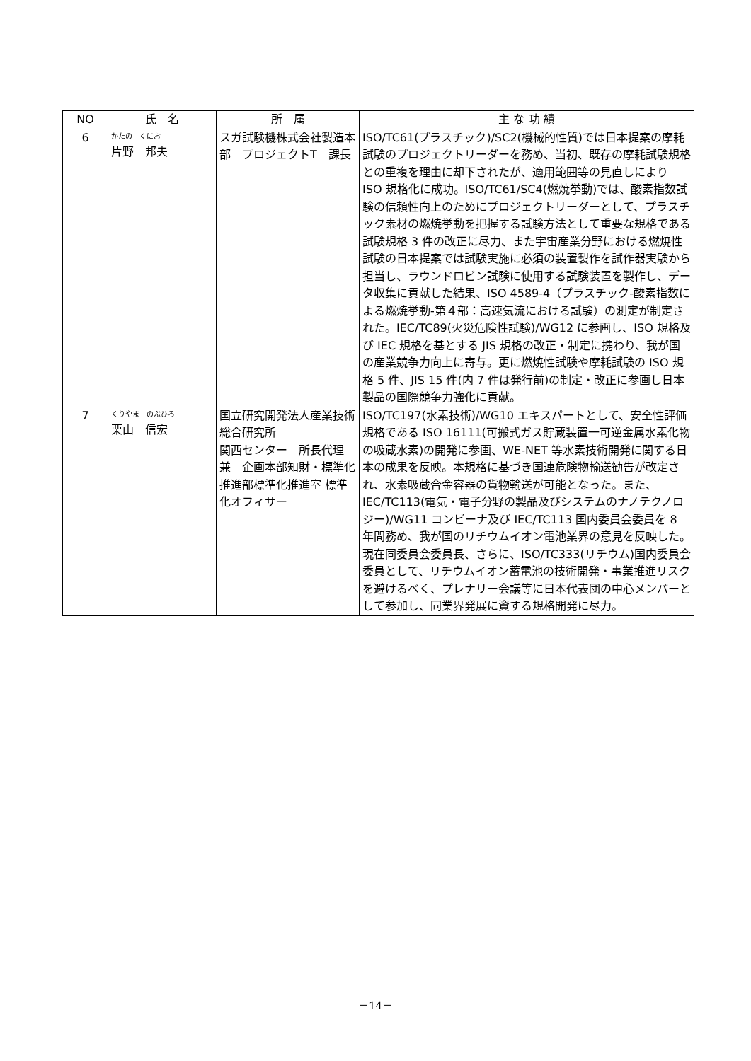| NO | 氏 名 | 所 属 | 主 な 功 績 |
| --- | --- | --- | --- |
| 6 | かたの くにお 片野 邦夫 | スガ試験機株式会社製造本部 プロジェクトT 課長 | ISO/TC61(プラスチック)/SC2(機械的性質)では日本提案の摩耗試験のプロジェクトリーダーを務め、当初、既存の摩耗試験規格との重複を理由に却下されたが、適用範囲等の見直しにより ISO 規格化に成功。ISO/TC61/SC4(燃焼挙動)では、酸素指数試験の信頼性向上のためにプロジェクトリーダーとして、プラスチック素材の燃焼挙動を把握する試験方法として重要な規格である試験規格 3 件の改正に尽力、また宇宙産業分野における燃焼性試験の日本提案では試験実施に必須の装置製作を試作器実験から担当し、ラウンドロビン試験に使用する試験装置を製作し、データ収集に貢献した結果、ISO 4589-4（プラスチック-酸素指数による燃焼挙動-第４部：高速気流における試験）の測定が制定された。IEC/TC89(火災危険性試験)/WG12 に参画し、ISO 規格及び IEC 規格を基とする JIS 規格の改正・制定に携わり、我が国の産業競争力向上に寄与。更に燃焼性試験や摩耗試験の ISO 規格 5 件、JIS 15 件(内 7 件は発行前)の制定・改正に参画し日本製品の国際競争力強化に貢献。 |
| 7 | くりやま のぶひろ 栗山 信宏 | 国立研究開発法人産業技術総合研究所 関西センター 所長代理 兼 企画本部知財・標準化推進部標準化推進室 標準化オフィサー | ISO/TC197(水素技術)/WG10 エキスパートとして、安全性評価規格である ISO 16111(可搬式ガス貯蔵装置一可逆金属水素化物の吸蔵水素)の開発に参画、WE-NET 等水素技術開発に関する日本の成果を反映。本規格に基づき国連危険物輸送勧告が改定され、水素吸蔵合金容器の貨物輸送が可能となった。また、IEC/TC113(電気・電子分野の製品及びシステムのナノテクノロジー)/WG11 コンビーナ及び IEC/TC113 国内委員会委員を 8 年間務め、我が国のリチウムイオン電池業界の意見を反映した。現在同委員会委員長、さらに、ISO/TC333(リチウム)国内委員会委員として、リチウムイオン蓄電池の技術開発・事業推進リスクを避けるべく、プレナリー会議等に日本代表団の中心メンバーとして参加し、同業界発展に資する規格開発に尽力。 |
－14－